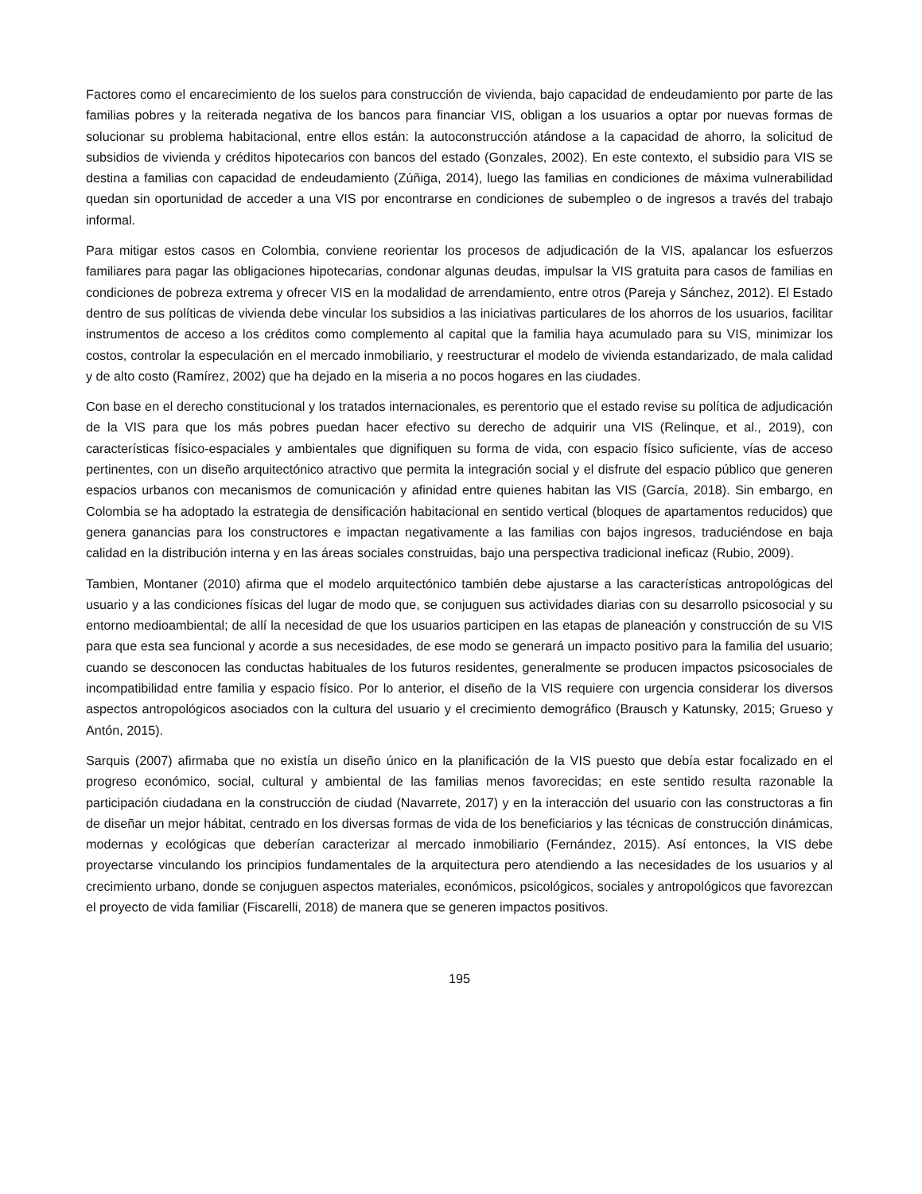Factores como el encarecimiento de los suelos para construcción de vivienda, bajo capacidad de endeudamiento por parte de las familias pobres y la reiterada negativa de los bancos para financiar VIS, obligan a los usuarios a optar por nuevas formas de solucionar su problema habitacional, entre ellos están: la autoconstrucción atándose a la capacidad de ahorro, la solicitud de subsidios de vivienda y créditos hipotecarios con bancos del estado (Gonzales, 2002). En este contexto, el subsidio para VIS se destina a familias con capacidad de endeudamiento (Zúñiga, 2014), luego las familias en condiciones de máxima vulnerabilidad quedan sin oportunidad de acceder a una VIS por encontrarse en condiciones de subempleo o de ingresos a través del trabajo informal.
Para mitigar estos casos en Colombia, conviene reorientar los procesos de adjudicación de la VIS, apalancar los esfuerzos familiares para pagar las obligaciones hipotecarias, condonar algunas deudas, impulsar la VIS gratuita para casos de familias en condiciones de pobreza extrema y ofrecer VIS en la modalidad de arrendamiento, entre otros (Pareja y Sánchez, 2012). El Estado dentro de sus políticas de vivienda debe vincular los subsidios a las iniciativas particulares de los ahorros de los usuarios, facilitar instrumentos de acceso a los créditos como complemento al capital que la familia haya acumulado para su VIS, minimizar los costos, controlar la especulación en el mercado inmobiliario, y reestructurar el modelo de vivienda estandarizado, de mala calidad y de alto costo (Ramírez, 2002) que ha dejado en la miseria a no pocos hogares en las ciudades.
Con base en el derecho constitucional y los tratados internacionales, es perentorio que el estado revise su política de adjudicación de la VIS para que los más pobres puedan hacer efectivo su derecho de adquirir una VIS (Relinque, et al., 2019), con características físico-espaciales y ambientales que dignifiquen su forma de vida, con espacio físico suficiente, vías de acceso pertinentes, con un diseño arquitectónico atractivo que permita la integración social y el disfrute del espacio público que generen espacios urbanos con mecanismos de comunicación y afinidad entre quienes habitan las VIS (García, 2018). Sin embargo, en Colombia se ha adoptado la estrategia de densificación habitacional en sentido vertical (bloques de apartamentos reducidos) que genera ganancias para los constructores e impactan negativamente a las familias con bajos ingresos, traduciéndose en baja calidad en la distribución interna y en las áreas sociales construidas, bajo una perspectiva tradicional ineficaz (Rubio, 2009).
Tambien, Montaner (2010) afirma que el modelo arquitectónico también debe ajustarse a las características antropológicas del usuario y a las condiciones físicas del lugar de modo que, se conjuguen sus actividades diarias con su desarrollo psicosocial y su entorno medioambiental; de allí la necesidad de que los usuarios participen en las etapas de planeación y construcción de su VIS para que esta sea funcional y acorde a sus necesidades, de ese modo se generará un impacto positivo para la familia del usuario; cuando se desconocen las conductas habituales de los futuros residentes, generalmente se producen impactos psicosociales de incompatibilidad entre familia y espacio físico. Por lo anterior, el diseño de la VIS requiere con urgencia considerar los diversos aspectos antropológicos asociados con la cultura del usuario y el crecimiento demográfico (Brausch y Katunsky, 2015; Grueso y Antón, 2015).
Sarquis (2007) afirmaba que no existía un diseño único en la planificación de la VIS puesto que debía estar focalizado en el progreso económico, social, cultural y ambiental de las familias menos favorecidas; en este sentido resulta razonable la participación ciudadana en la construcción de ciudad (Navarrete, 2017) y en la interacción del usuario con las constructoras a fin de diseñar un mejor hábitat, centrado en los diversas formas de vida de los beneficiarios y las técnicas de construcción dinámicas, modernas y ecológicas que deberían caracterizar al mercado inmobiliario (Fernández, 2015). Así entonces, la VIS debe proyectarse vinculando los principios fundamentales de la arquitectura pero atendiendo a las necesidades de los usuarios y al crecimiento urbano, donde se conjuguen aspectos materiales, económicos, psicológicos, sociales y antropológicos que favorezcan el proyecto de vida familiar (Fiscarelli, 2018) de manera que se generen impactos positivos.
195